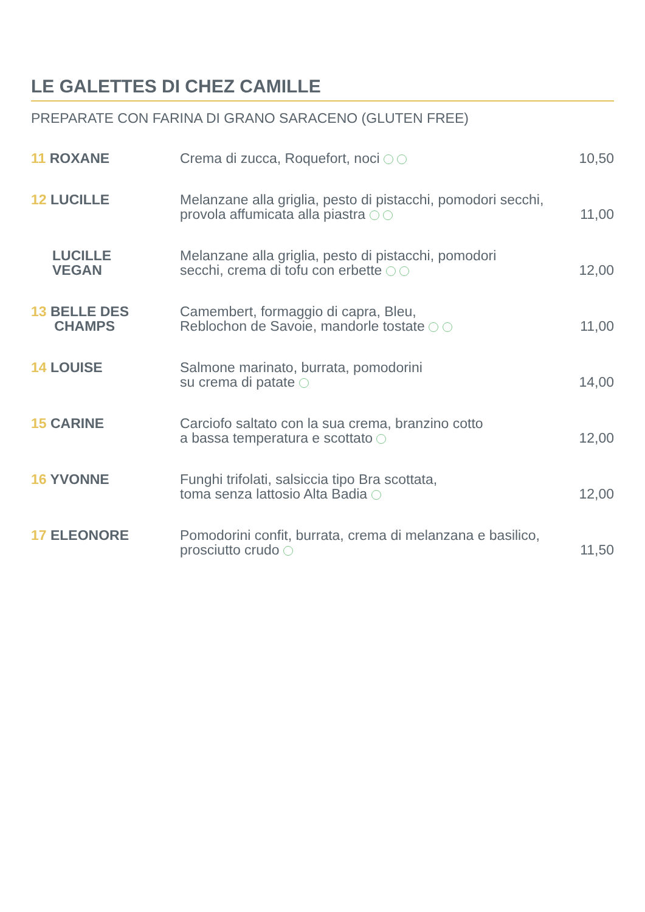LE GALETTES DI CHEZ CAMILLE
PREPARATE CON FARINA DI GRANO SARACENO (GLUTEN FREE)
| 11 ROXANE | Crema di zucca, Roquefort, noci | 10,50 |
| 12 LUCILLE | Melanzane alla griglia, pesto di pistacchi, pomodori secchi, provola affumicata alla piastra | 11,00 |
| LUCILLE VEGAN | Melanzane alla griglia, pesto di pistacchi, pomodori secchi, crema di tofu con erbette | 12,00 |
| 13 BELLE DES CHAMPS | Camembert, formaggio di capra, Bleu, Reblochon de Savoie, mandorle tostate | 11,00 |
| 14 LOUISE | Salmone marinato, burrata, pomodorini su crema di patate | 14,00 |
| 15 CARINE | Carciofo saltato con la sua crema, branzino cotto a bassa temperatura e scottato | 12,00 |
| 16 YVONNE | Funghi trifolati, salsiccia tipo Bra scottata, toma senza lattosio Alta Badia | 12,00 |
| 17 ELEONORE | Pomodorini confit, burrata, crema di melanzana e basilico, prosciutto crudo | 11,50 |